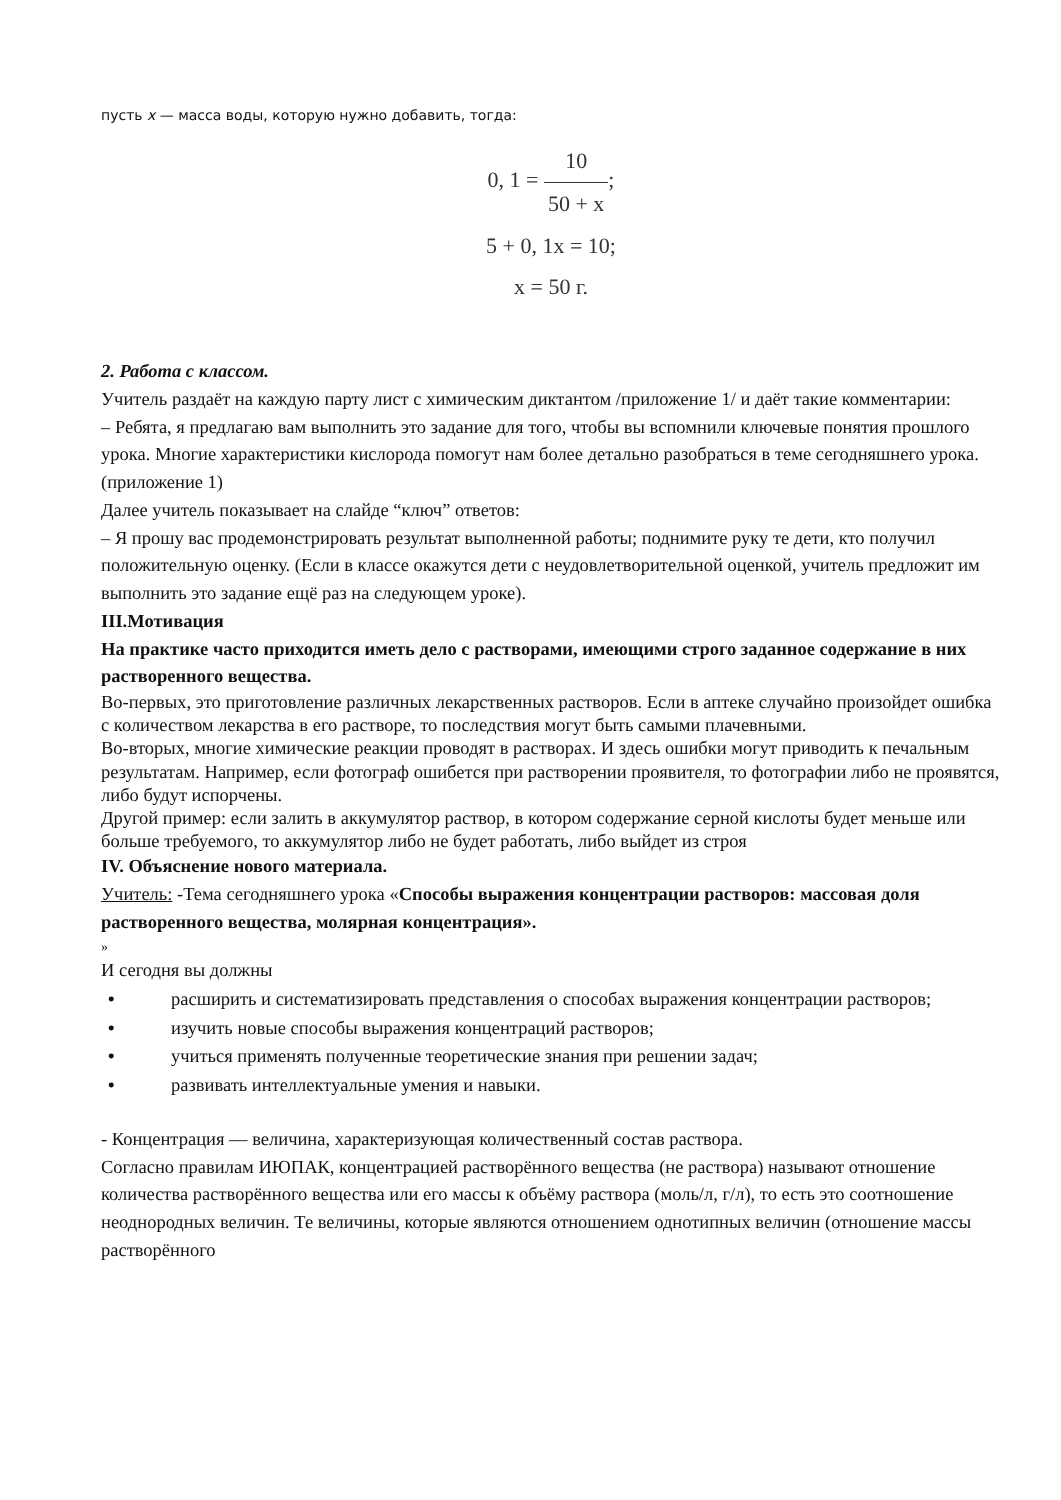пусть x — масса воды, которую нужно добавить, тогда:
0, 1 = 10 50 + x;
5 + 0, 1x = 10;
x = 50 г.
2. Работа с классом.
Учитель раздаёт на каждую парту лист с химическим диктантом /приложение 1/ и даёт такие комментарии:
– Ребята, я предлагаю вам выполнить это задание для того, чтобы вы вспомнили ключевые понятия прошлого урока. Многие характеристики кислорода помогут нам более детально разобраться в теме сегодняшнего урока.(приложение 1)
Далее учитель показывает на слайде “ключ” ответов:
– Я прошу вас продемонстрировать результат выполненной работы; поднимите руку те дети, кто получил положительную оценку. (Если в классе окажутся дети с неудовлетворительной оценкой, учитель предложит им выполнить это задание ещё раз на следующем уроке).
III.Мотивация
На практике часто приходится иметь дело с растворами, имеющими строго заданное содержание в них растворенного вещества.
Во-первых, это приготовление различных лекарственных растворов. Если в аптеке случайно произойдет ошибка с количеством лекарства в его растворе, то последствия могут быть самыми плачевными.
Во-вторых, многие химические реакции проводят в растворах. И здесь ошибки могут приводить к печальным результатам. Например, если фотограф ошибется при растворении проявителя, то фотографии либо не проявятся, либо будут испорчены.
Другой пример: если залить в аккумулятор раствор, в котором содержание серной кислоты будет меньше или больше требуемого, то аккумулятор либо не будет работать, либо выйдет из строя
IV. Объяснение нового материала.
Учитель: -Тема сегодняшнего урока «Способы выражения концентрации растворов: массовая доля растворенного вещества, молярная концентрация».
»
И сегодня вы должны
• расширить и систематизировать представления о способах выражения концентрации растворов;
• изучить новые способы выражения концентраций растворов;
• учиться применять полученные теоретические знания при решении задач;
• развивать интеллектуальные умения и навыки.
- Концентрация — величина, характеризующая количественный состав раствора.
Согласно правилам ИЮПАК, концентрацией растворённого вещества (не раствора) называют отношение количества растворённого вещества или его массы к объёму раствора (моль/л, г/л), то есть это соотношение неоднородных величин. Те величины, которые являются отношением однотипных величин (отношение массы растворённого